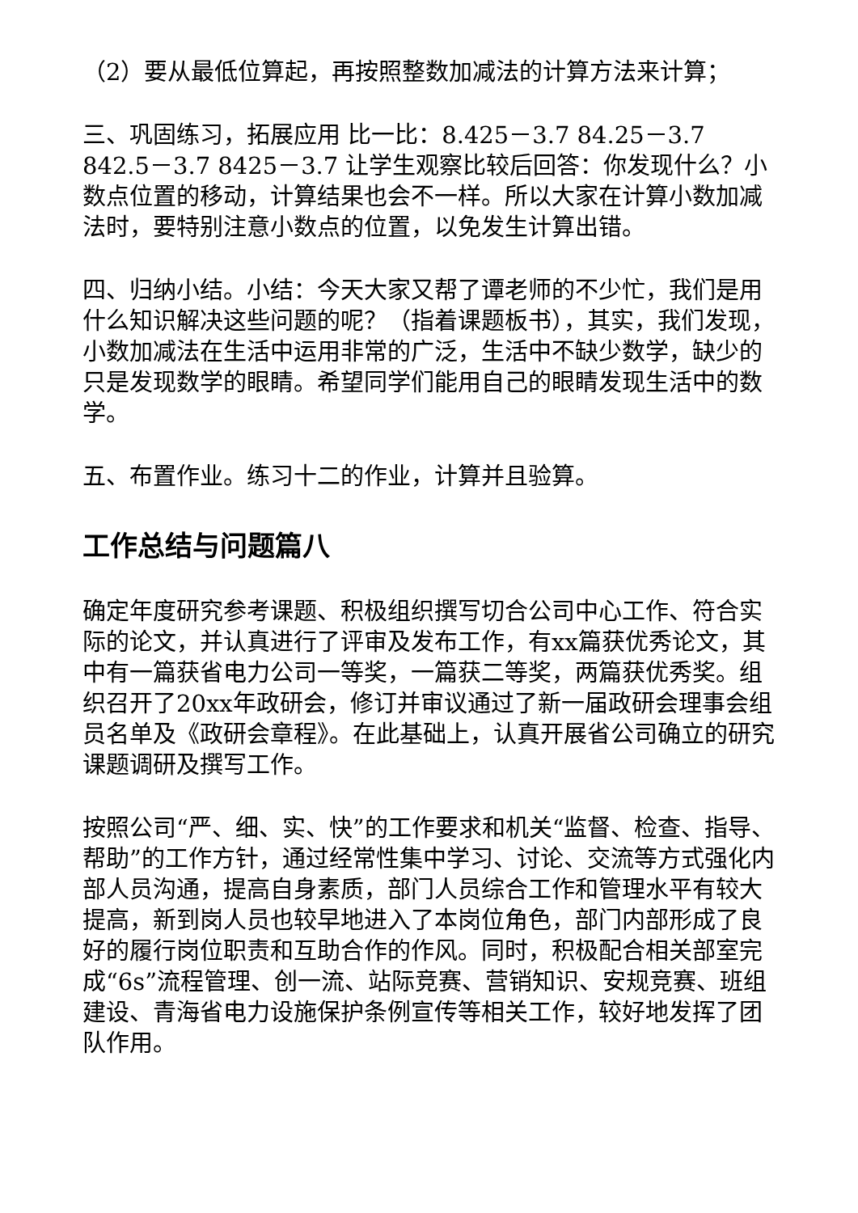（2）要从最低位算起，再按照整数加减法的计算方法来计算；
三、巩固练习，拓展应用 比一比：8.425－3.7 84.25－3.7 842.5－3.7 8425－3.7 让学生观察比较后回答：你发现什么？小数点位置的移动，计算结果也会不一样。所以大家在计算小数加减法时，要特别注意小数点的位置，以免发生计算出错。
四、归纳小结。小结：今天大家又帮了谭老师的不少忙，我们是用什么知识解决这些问题的呢？（指着课题板书），其实，我们发现，小数加减法在生活中运用非常的广泛，生活中不缺少数学，缺少的只是发现数学的眼睛。希望同学们能用自己的眼睛发现生活中的数学。
五、布置作业。练习十二的作业，计算并且验算。
工作总结与问题篇八
确定年度研究参考课题、积极组织撰写切合公司中心工作、符合实际的论文，并认真进行了评审及发布工作，有xx篇获优秀论文，其中有一篇获省电力公司一等奖，一篇获二等奖，两篇获优秀奖。组织召开了20xx年政研会，修订并审议通过了新一届政研会理事会组员名单及《政研会章程》。在此基础上，认真开展省公司确立的研究课题调研及撰写工作。
按照公司“严、细、实、快”的工作要求和机关“监督、检查、指导、帮助”的工作方针，通过经常性集中学习、讨论、交流等方式强化内部人员沟通，提高自身素质，部门人员综合工作和管理水平有较大提高，新到岗人员也较早地进入了本岗位角色，部门内部形成了良好的履行岗位职责和互助合作的作风。同时，积极配合相关部室完成“6s”流程管理、创一流、站际竞赛、营销知识、安规竞赛、班组建设、青海省电力设施保护条例宣传等相关工作，较好地发挥了团队作用。